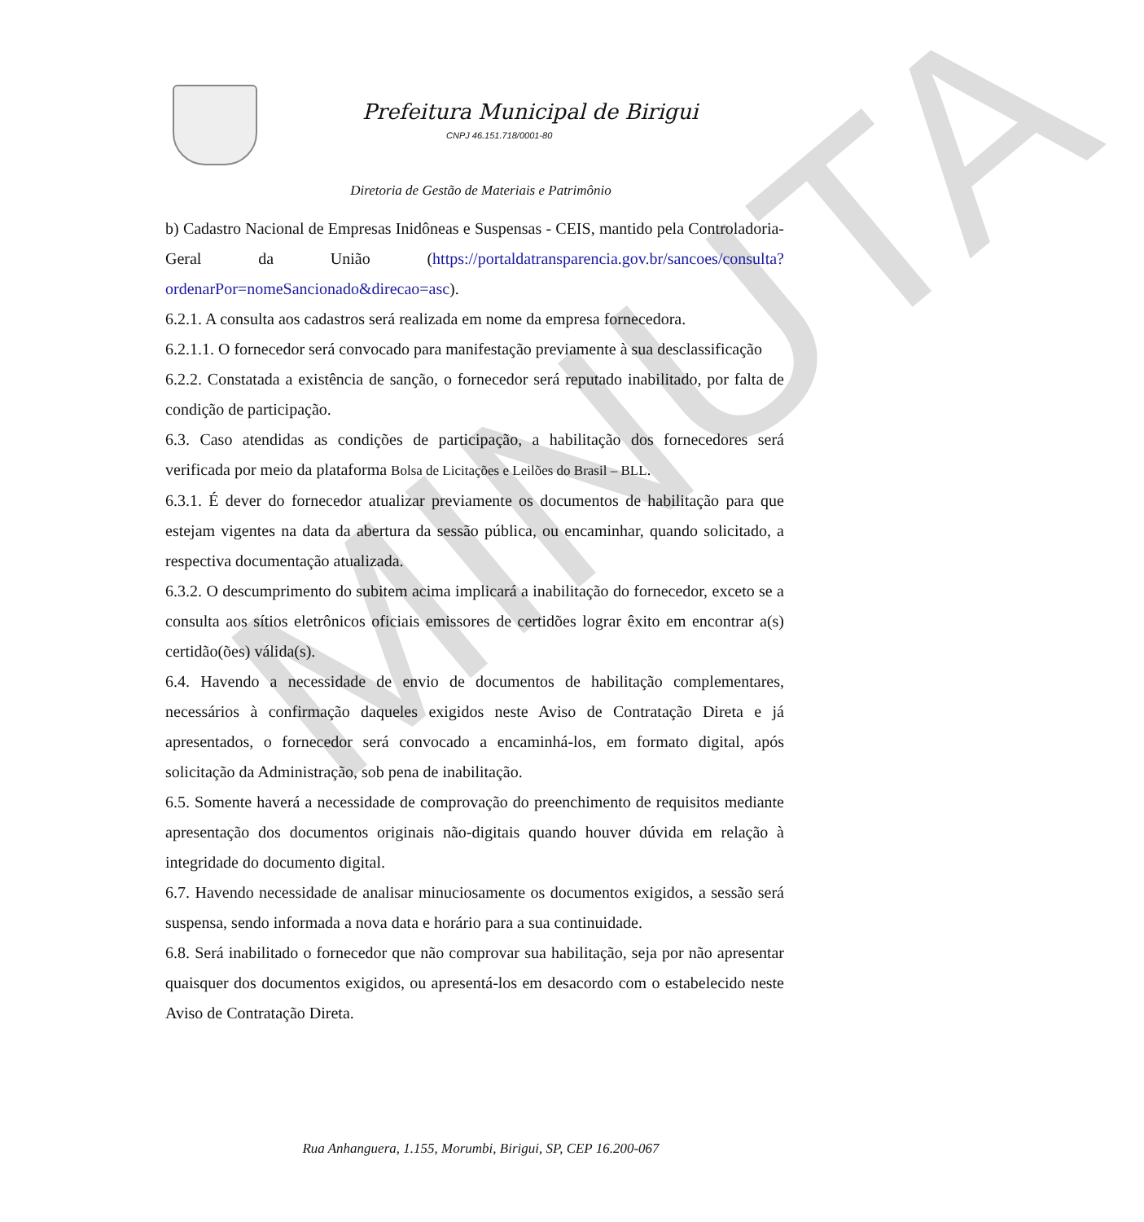MINUTA
Prefeitura Municipal de Birigui
CNPJ 46.151.718/0001-80
Diretoria de Gestão de Materiais e Patrimônio
b) Cadastro Nacional de Empresas Inidôneas e Suspensas - CEIS, mantido pela Controladoria-Geral da União (https://portaldatransparencia.gov.br/sancoes/consulta?ordenarPor=nomeSancionado&direcao=asc).
6.2.1. A consulta aos cadastros será realizada em nome da empresa fornecedora.
6.2.1.1. O fornecedor será convocado para manifestação previamente à sua desclassificação
6.2.2. Constatada a existência de sanção, o fornecedor será reputado inabilitado, por falta de condição de participação.
6.3. Caso atendidas as condições de participação, a habilitação dos fornecedores será verificada por meio da plataforma Bolsa de Licitações e Leilões do Brasil – BLL.
6.3.1. É dever do fornecedor atualizar previamente os documentos de habilitação para que estejam vigentes na data da abertura da sessão pública, ou encaminhar, quando solicitado, a respectiva documentação atualizada.
6.3.2. O descumprimento do subitem acima implicará a inabilitação do fornecedor, exceto se a consulta aos sítios eletrônicos oficiais emissores de certidões lograr êxito em encontrar a(s) certidão(ões) válida(s).
6.4. Havendo a necessidade de envio de documentos de habilitação complementares, necessários à confirmação daqueles exigidos neste Aviso de Contratação Direta e já apresentados, o fornecedor será convocado a encaminhá-los, em formato digital, após solicitação da Administração, sob pena de inabilitação.
6.5. Somente haverá a necessidade de comprovação do preenchimento de requisitos mediante apresentação dos documentos originais não-digitais quando houver dúvida em relação à integridade do documento digital.
6.7. Havendo necessidade de analisar minuciosamente os documentos exigidos, a sessão será suspensa, sendo informada a nova data e horário para a sua continuidade.
6.8. Será inabilitado o fornecedor que não comprovar sua habilitação, seja por não apresentar quaisquer dos documentos exigidos, ou apresentá-los em desacordo com o estabelecido neste Aviso de Contratação Direta.
Rua Anhanguera, 1.155, Morumbi, Birigui, SP, CEP 16.200-067